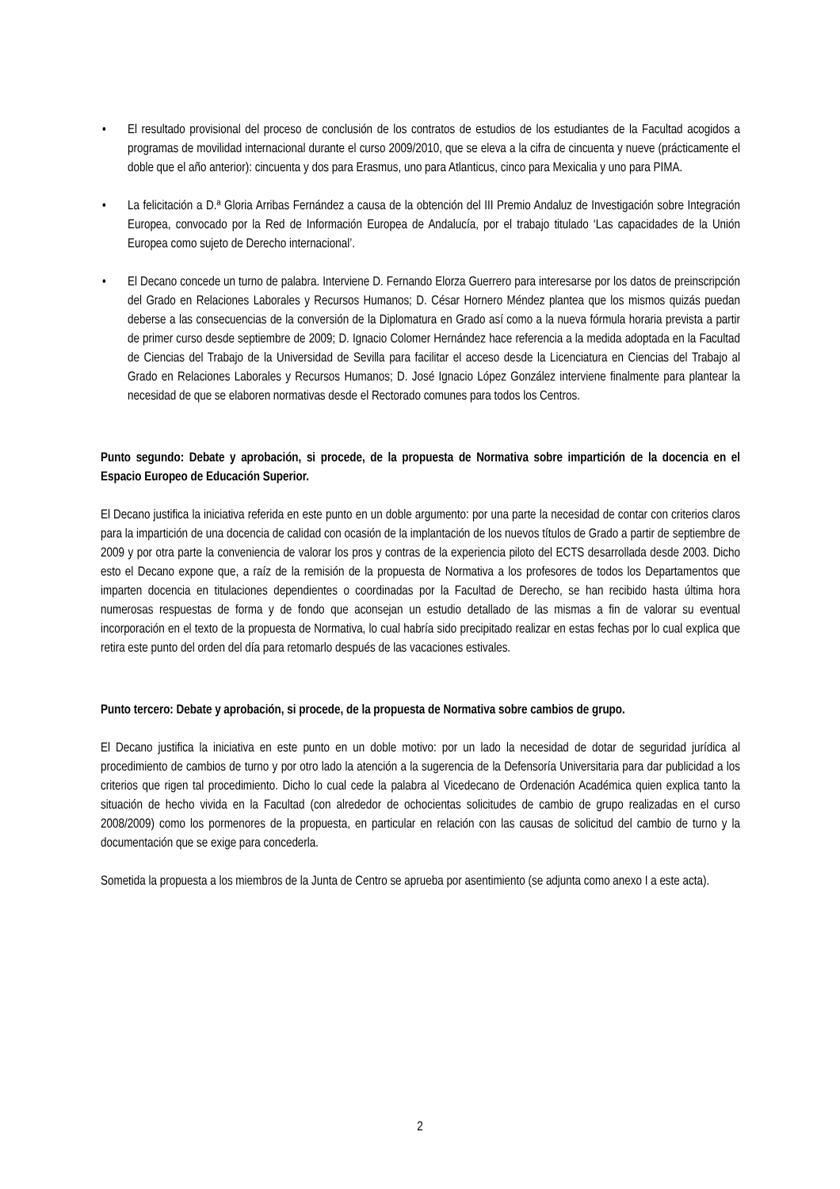• El resultado provisional del proceso de conclusión de los contratos de estudios de los estudiantes de la Facultad acogidos a programas de movilidad internacional durante el curso 2009/2010, que se eleva a la cifra de cincuenta y nueve (prácticamente el doble que el año anterior): cincuenta y dos para Erasmus, uno para Atlanticus, cinco para Mexicalia y uno para PIMA.
• La felicitación a D.ª Gloria Arribas Fernández a causa de la obtención del III Premio Andaluz de Investigación sobre Integración Europea, convocado por la Red de Información Europea de Andalucía, por el trabajo titulado ‘Las capacidades de la Unión Europea como sujeto de Derecho internacional’.
• El Decano concede un turno de palabra. Interviene D. Fernando Elorza Guerrero para interesarse por los datos de preinscripción del Grado en Relaciones Laborales y Recursos Humanos; D. César Hornero Méndez plantea que los mismos quizás puedan deberse a las consecuencias de la conversión de la Diplomatura en Grado así como a la nueva fórmula horaria prevista a partir de primer curso desde septiembre de 2009; D. Ignacio Colomer Hernández hace referencia a la medida adoptada en la Facultad de Ciencias del Trabajo de la Universidad de Sevilla para facilitar el acceso desde la Licenciatura en Ciencias del Trabajo al Grado en Relaciones Laborales y Recursos Humanos; D. José Ignacio López González interviene finalmente para plantear la necesidad de que se elaboren normativas desde el Rectorado comunes para todos los Centros.
Punto segundo: Debate y aprobación, si procede, de la propuesta de Normativa sobre impartición de la docencia en el Espacio Europeo de Educación Superior.
El Decano justifica la iniciativa referida en este punto en un doble argumento: por una parte la necesidad de contar con criterios claros para la impartición de una docencia de calidad con ocasión de la implantación de los nuevos títulos de Grado a partir de septiembre de 2009 y por otra parte la conveniencia de valorar los pros y contras de la experiencia piloto del ECTS desarrollada desde 2003. Dicho esto el Decano expone que, a raíz de la remisión de la propuesta de Normativa a los profesores de todos los Departamentos que imparten docencia en titulaciones dependientes o coordinadas por la Facultad de Derecho, se han recibido hasta última hora numerosas respuestas de forma y de fondo que aconsejan un estudio detallado de las mismas a fin de valorar su eventual incorporación en el texto de la propuesta de Normativa, lo cual habría sido precipitado realizar en estas fechas por lo cual explica que retira este punto del orden del día para retomarlo después de las vacaciones estivales.
Punto tercero: Debate y aprobación, si procede, de la propuesta de Normativa sobre cambios de grupo.
El Decano justifica la iniciativa en este punto en un doble motivo: por un lado la necesidad de dotar de seguridad jurídica al procedimiento de cambios de turno y por otro lado la atención a la sugerencia de la Defensoría Universitaria para dar publicidad a los criterios que rigen tal procedimiento. Dicho lo cual cede la palabra al Vicedecano de Ordenación Académica quien explica tanto la situación de hecho vivida en la Facultad (con alrededor de ochocientas solicitudes de cambio de grupo realizadas en el curso 2008/2009) como los pormenores de la propuesta, en particular en relación con las causas de solicitud del cambio de turno y la documentación que se exige para concederla.
Sometida la propuesta a los miembros de la Junta de Centro se aprueba por asentimiento (se adjunta como anexo I a este acta).
2